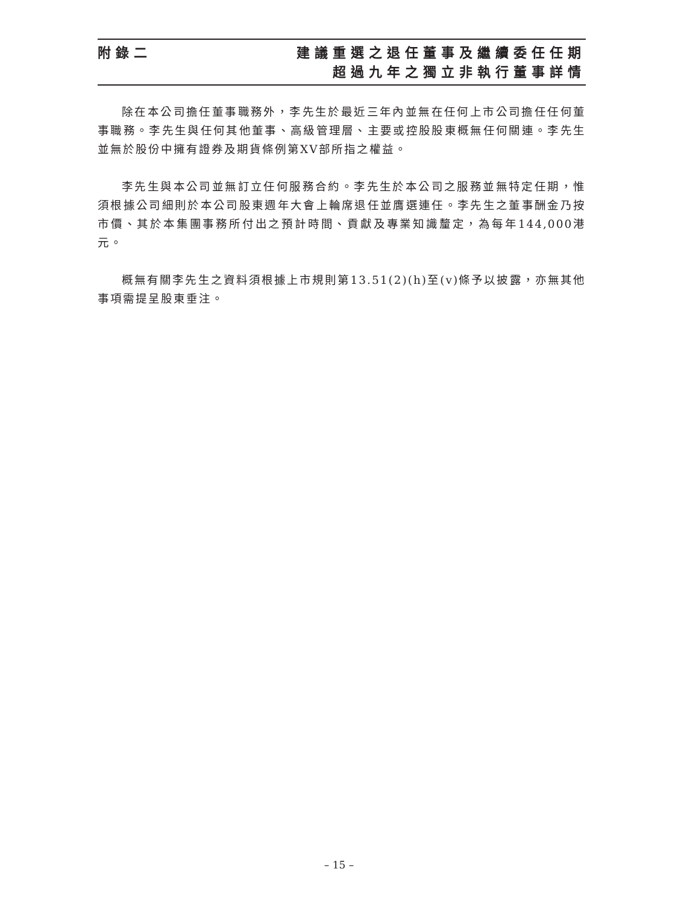附錄二 建議重選之退任董事及繼續委任任期
超過九年之獨立非執行董事詳情
除在本公司擔任董事職務外，李先生於最近三年內並無在任何上市公司擔任任何董事職務。李先生與任何其他董事、高級管理層、主要或控股股東概無任何關連。李先生並無於股份中擁有證券及期貨條例第XV部所指之權益。
李先生與本公司並無訂立任何服務合約。李先生於本公司之服務並無特定任期，惟須根據公司細則於本公司股東週年大會上輪席退任並膺選連任。李先生之董事酬金乃按市價、其於本集團事務所付出之預計時間、貢獻及專業知識釐定，為每年144,000港元。
概無有關李先生之資料須根據上市規則第13.51(2)(h)至(v)條予以披露，亦無其他事項需提呈股東垂注。
– 15 –